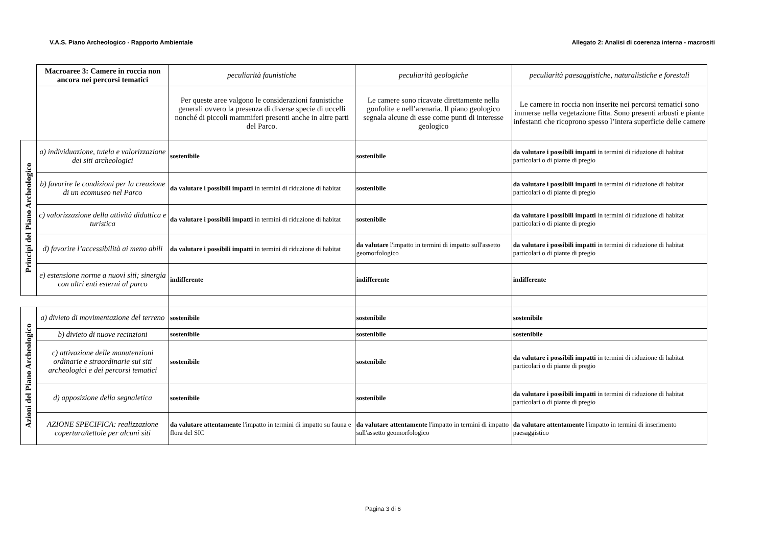V.A.S. Piano Archeologico - Rapporto Ambientale Allegato 2: Analisi di coerenza interna - macrositi
| | Macroaree 3: Camere in roccia non ancora nei percorsi tematici | peculiarità faunistiche | peculiarità geologiche | peculiarità paesaggistiche, naturalistiche e forestali |
| | | Per queste aree valgono le considerazioni faunistiche generali ovvero la presenza di diverse specie di uccelli nonché di piccoli mammiferi presenti anche in altre parti del Parco. | Le camere sono ricavate direttamente nella gonfolite e nell’arenaria. Il piano geologico segnala alcune di esse come punti di interesse geologico | Le camere in roccia non inserite nei percorsi tematici sono immerse nella vegetazione fitta. Sono presenti arbusti e piante infestanti che ricoprono spesso l’intera superficie delle camere |
| Principi del Piano Archeologico | a) individuazione, tutela e valorizzazione dei siti archeologici | sostenibile | sostenibile | da valutare i possibili impatti in termini di riduzione di habitat particolari o di piante di pregio |
| | b) favorire le condizioni per la creazione di un ecomuseo nel Parco | da valutare i possibili impatti in termini di riduzione di habitat | sostenibile | da valutare i possibili impatti in termini di riduzione di habitat particolari o di piante di pregio |
| | c) valorizzazione della attività didattica e turistica | da valutare i possibili impatti in termini di riduzione di habitat | sostenibile | da valutare i possibili impatti in termini di riduzione di habitat particolari o di piante di pregio |
| | d) favorire l’accessibilità ai meno abili | da valutare i possibili impatti in termini di riduzione di habitat | da valutare l'impatto in termini di impatto sull'assetto geomorfologico | da valutare i possibili impatti in termini di riduzione di habitat particolari o di piante di pregio |
| | e) estensione norme a nuovi siti; sinergia con altri enti esterni al parco | indifferente | indifferente | indifferente |
| Azioni del Piano Archeologico | a) divieto di movimentazione del terreno | sostenibile | sostenibile | sostenibile |
| | b) divieto di nuove recinzioni | sostenibile | sostenibile | sostenibile |
| | c) attivazione delle manutenzioni ordinarie e straordinarie sui siti archeologici e dei percorsi tematici | sostenibile | sostenibile | da valutare i possibili impatti in termini di riduzione di habitat particolari o di piante di pregio |
| | d) apposizione della segnaletica | sostenibile | sostenibile | da valutare i possibili impatti in termini di riduzione di habitat particolari o di piante di pregio |
| | AZIONE SPECIFICA: realizzazione copertura/tettoie per alcuni siti | da valutare attentamente l'impatto in termini di impatto su fauna e flora del SIC | da valutare attentamente l'impatto in termini di impatto sull'assetto geomorfologico | da valutare attentamente l'impatto in termini di inserimento paesaggistico |
Pagina 3 di 6